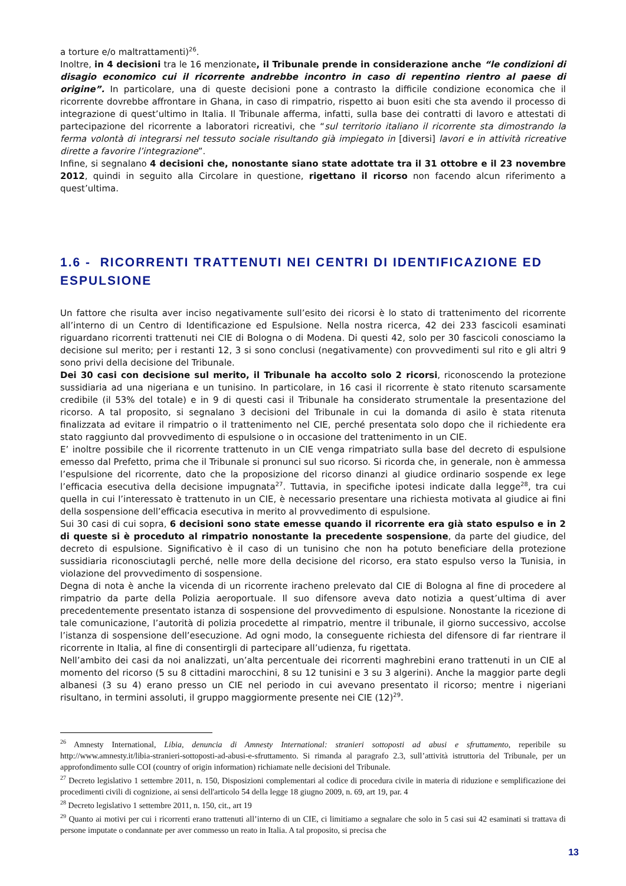a torture e/o maltrattamenti)<sup>26</sup>.
Inoltre, in 4 decisioni tra le 16 menzionate, il Tribunale prende in considerazione anche “le condizioni di disagio economico cui il ricorrente andrebbe incontro in caso di repentino rientro al paese di origine”. In particolare, una di queste decisioni pone a contrasto la difficile condizione economica che il ricorrente dovrebbe affrontare in Ghana, in caso di rimpatrio, rispetto ai buon esiti che sta avendo il processo di integrazione di quest’ultimo in Italia. Il Tribunale afferma, infatti, sulla base dei contratti di lavoro e attestati di partecipazione del ricorrente a laboratori ricreativi, che “sul territorio italiano il ricorrente sta dimostrando la ferma volontà di integrarsi nel tessuto sociale risultando già impiegato in [diversi] lavori e in attività ricreative dirette a favorire l’integrazione”.
Infine, si segnalano 4 decisioni che, nonostante siano state adottate tra il 31 ottobre e il 23 novembre 2012, quindi in seguito alla Circolare in questione, rigettano il ricorso non facendo alcun riferimento a quest’ultima.
1.6 - RICORRENTI TRATTENUTI NEI CENTRI DI IDENTIFICAZIONE ED ESPULSIONE
Un fattore che risulta aver inciso negativamente sull’esito dei ricorsi è lo stato di trattenimento del ricorrente all’interno di un Centro di Identificazione ed Espulsione. Nella nostra ricerca, 42 dei 233 fascicoli esaminati riguardano ricorrenti trattenuti nei CIE di Bologna o di Modena. Di questi 42, solo per 30 fascicoli conosciamo la decisione sul merito; per i restanti 12, 3 si sono conclusi (negativamente) con provvedimenti sul rito e gli altri 9 sono privi della decisione del Tribunale.
Dei 30 casi con decisione sul merito, il Tribunale ha accolto solo 2 ricorsi, riconoscendo la protezione sussidiaria ad una nigeriana e un tunisino. In particolare, in 16 casi il ricorrente è stato ritenuto scarsamente credibile (il 53% del totale) e in 9 di questi casi il Tribunale ha considerato strumentale la presentazione del ricorso. A tal proposito, si segnalano 3 decisioni del Tribunale in cui la domanda di asilo è stata ritenuta finalizzata ad evitare il rimpatrio o il trattenimento nel CIE, perché presentata solo dopo che il richiedente era stato raggiunto dal provvedimento di espulsione o in occasione del trattenimento in un CIE.
E’ inoltre possibile che il ricorrente trattenuto in un CIE venga rimpatriato sulla base del decreto di espulsione emesso dal Prefetto, prima che il Tribunale si pronunci sul suo ricorso. Si ricorda che, in generale, non è ammessa l’espulsione del ricorrente, dato che la proposizione del ricorso dinanzi al giudice ordinario sospende ex lege l’efficacia esecutiva della decisione impugnata<sup>27</sup>. Tuttavia, in specifiche ipotesi indicate dalla legge<sup>28</sup>, tra cui quella in cui l’interessato è trattenuto in un CIE, è necessario presentare una richiesta motivata al giudice ai fini della sospensione dell’efficacia esecutiva in merito al provvedimento di espulsione.
Sui 30 casi di cui sopra, 6 decisioni sono state emesse quando il ricorrente era già stato espulso e in 2 di queste si è proceduto al rimpatrio nonostante la precedente sospensione, da parte del giudice, del decreto di espulsione. Significativo è il caso di un tunisino che non ha potuto beneficiare della protezione sussidiaria riconosciutagli perché, nelle more della decisione del ricorso, era stato espulso verso la Tunisia, in violazione del provvedimento di sospensione.
Degna di nota è anche la vicenda di un ricorrente iracheno prelevato dal CIE di Bologna al fine di procedere al rimpatrio da parte della Polizia aeroportuale. Il suo difensore aveva dato notizia a quest’ultima di aver precedentemente presentato istanza di sospensione del provvedimento di espulsione. Nonostante la ricezione di tale comunicazione, l’autorità di polizia procedette al rimpatrio, mentre il tribunale, il giorno successivo, accolse l’istanza di sospensione dell’esecuzione. Ad ogni modo, la conseguente richiesta del difensore di far rientrare il ricorrente in Italia, al fine di consentirgli di partecipare all’udienza, fu rigettata.
Nell’ambito dei casi da noi analizzati, un’alta percentuale dei ricorrenti maghrebini erano trattenuti in un CIE al momento del ricorso (5 su 8 cittadini marocchini, 8 su 12 tunisini e 3 su 3 algerini). Anche la maggior parte degli albanesi (3 su 4) erano presso un CIE nel periodo in cui avevano presentato il ricorso; mentre i nigeriani risultano, in termini assoluti, il gruppo maggiormente presente nei CIE (12)<sup>29</sup>.
<sup>26</sup> Amnesty International, Libia, denuncia di Amnesty International: stranieri sottoposti ad abusi e sfruttamento, reperibile su http://www.amnesty.it/libia-stranieri-sottoposti-ad-abusi-e-sfruttamento. Si rimanda al paragrafo 2.3, sull’attività istruttoria del Tribunale, per un approfondimento sulle COI (country of origin information) richiamate nelle decisioni del Tribunale.
<sup>27</sup> Decreto legislativo 1 settembre 2011, n. 150, Disposizioni complementari al codice di procedura civile in materia di riduzione e semplificazione dei procedimenti civili di cognizione, ai sensi dell'articolo 54 della legge 18 giugno 2009, n. 69, art 19, par. 4
<sup>28</sup> Decreto legislativo 1 settembre 2011, n. 150, cit., art 19
<sup>29</sup> Quanto ai motivi per cui i ricorrenti erano trattenuti all’interno di un CIE, ci limitiamo a segnalare che solo in 5 casi sui 42 esaminati si trattava di persone imputate o condannate per aver commesso un reato in Italia. A tal proposito, si precisa che
13